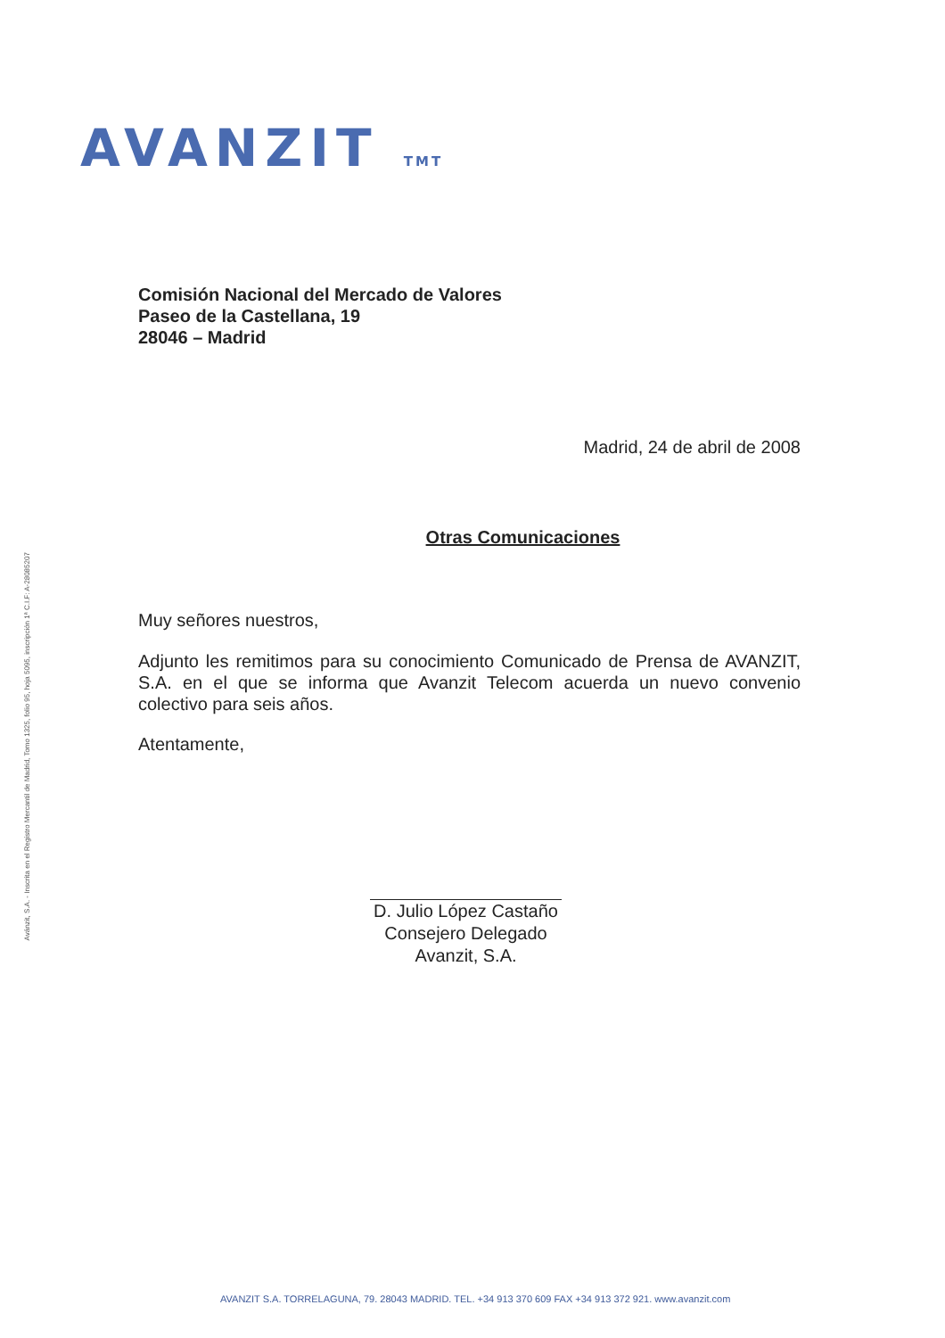AVANZIT TMT
Avánzit, S.A. - Inscrita en el Registro Mercantil de Madrid, Tomo 1325, folio 95, hoja 5095, inscripción 1ª C.I.F: A-28085207
Comisión Nacional del Mercado de Valores
Paseo de la Castellana, 19
28046 – Madrid
Madrid, 24 de abril de 2008
Otras Comunicaciones
Muy señores nuestros,
Adjunto les remitimos para su conocimiento Comunicado de Prensa de AVANZIT, S.A. en el que se informa que Avanzit Telecom acuerda un nuevo convenio colectivo para seis años.
Atentamente,
D. Julio López Castaño
Consejero Delegado
Avanzit, S.A.
AVANZIT S.A. TORRELAGUNA, 79. 28043 MADRID. TEL. +34 913 370 609 FAX +34 913 372 921. www.avanzit.com